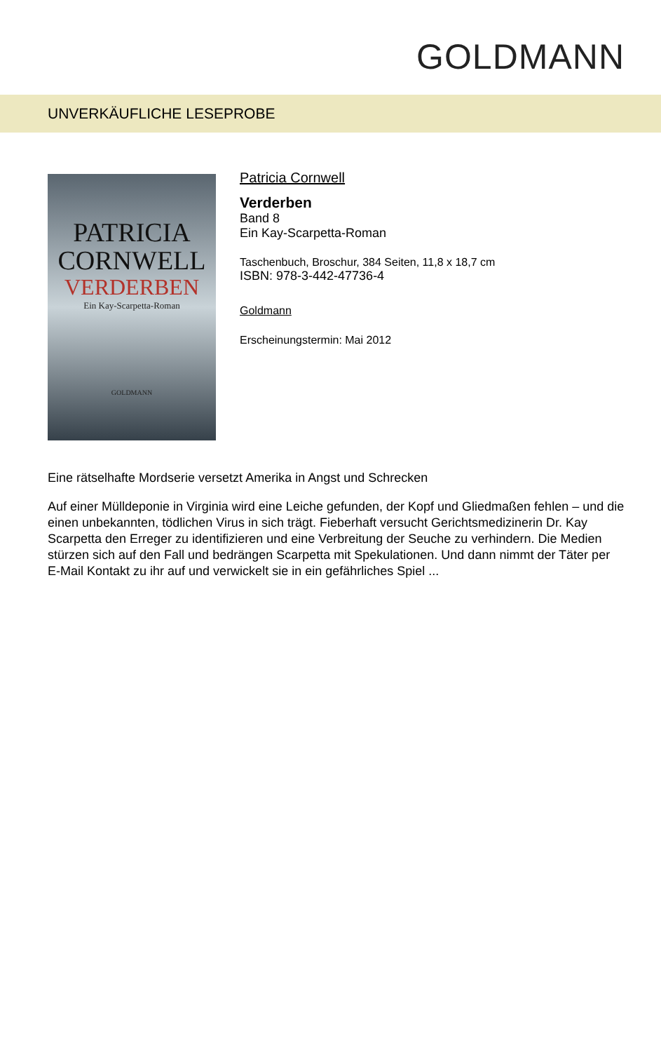GOLDMANN
UNVERKÄUFLICHE LESEPROBE
PATRICIA
CORNWELL
VERDERBEN
Ein Kay-Scarpetta-Roman
GOLDMANN
Patricia Cornwell
Verderben
Band 8
Ein Kay-Scarpetta-Roman
Taschenbuch, Broschur, 384 Seiten, 11,8 x 18,7 cm
ISBN: 978-3-442-47736-4
Goldmann
Erscheinungstermin: Mai 2012
Eine rätselhafte Mordserie versetzt Amerika in Angst und Schrecken
Auf einer Mülldeponie in Virginia wird eine Leiche gefunden, der Kopf und Gliedmaßen fehlen – und die einen unbekannten, tödlichen Virus in sich trägt. Fieberhaft versucht Gerichtsmedizinerin Dr. Kay Scarpetta den Erreger zu identifizieren und eine Verbreitung der Seuche zu verhindern. Die Medien stürzen sich auf den Fall und bedrängen Scarpetta mit Spekulationen. Und dann nimmt der Täter per E-Mail Kontakt zu ihr auf und verwickelt sie in ein gefährliches Spiel ...